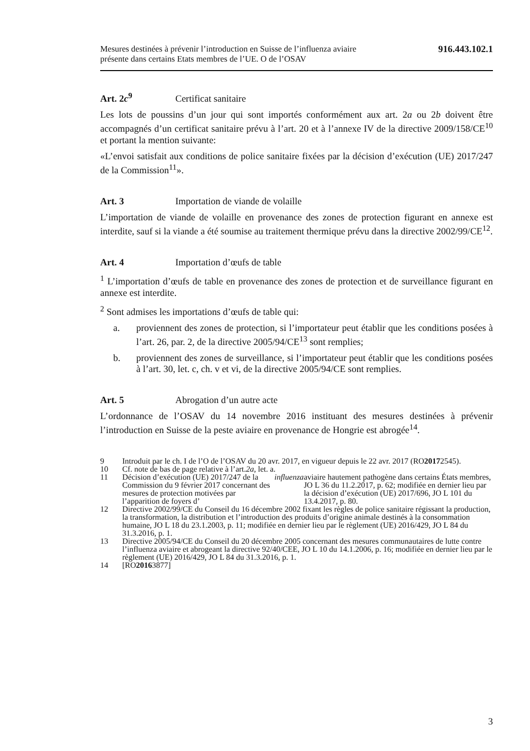Mesures destinées à prévenir l’introduction en Suisse de l’influenza aviaire
présente dans certains Etats membres de l’UE. O de l’OSAV
916.443.102.1
Art. 2c<sup>9</sup> Certificat sanitaire
Les lots de poussins d’un jour qui sont importés conformément aux art. 2a ou 2b doivent être accompagnés d’un certificat sanitaire prévu à l’art. 20 et à l’annexe IV de la directive 2009/158/CE<sup>10</sup> et portant la mention suivante:
«L’envoi satisfait aux conditions de police sanitaire fixées par la décision d’exécution (UE) 2017/247 de la Commission<sup>11</sup>».
Art. 3 Importation de viande de volaille
L’importation de viande de volaille en provenance des zones de protection figurant en annexe est interdite, sauf si la viande a été soumise au traitement thermique prévu dans la directive 2002/99/CE<sup>12</sup>.
Art. 4 Importation d’œufs de table
<sup>1</sup> L’importation d’œufs de table en provenance des zones de protection et de surveillance figurant en annexe est interdite.
<sup>2</sup> Sont admises les importations d’œufs de table qui:
a. proviennent des zones de protection, si l’importateur peut établir que les conditions posées à l’art. 26, par. 2, de la directive 2005/94/CE<sup>13</sup> sont remplies;
b. proviennent des zones de surveillance, si l’importateur peut établir que les conditions posées à l’art. 30, let. c, ch. v et vi, de la directive 2005/94/CE sont remplies.
Art. 5 Abrogation d’un autre acte
L’ordonnance de l’OSAV du 14 novembre 2016 instituant des mesures destinées à prévenir l’introduction en Suisse de la peste aviaire en provenance de Hongrie est abrogée<sup>14</sup>.
9 Introduit par le ch. I de l’O de l’OSAV du 20 avr. 2017, en vigueur depuis le 22 avr. 2017 (RO 2017 2545).
10 Cf. note de bas de page relative à l’art. 2a, let. a.
11 Décision d’exécution (UE) 2017/247 de la Commission du 9 février 2017 concernant des mesures de protection motivées par l’apparition de foyers d’ influenza aviaire hautement pathogène dans certains États membres, JO L 36 du 11.2.2017, p. 62; modifiée en dernier lieu par la décision d’exécution (UE) 2017/696, JO L 101 du 13.4.2017, p. 80.
12 Directive 2002/99/CE du Conseil du 16 décembre 2002 fixant les règles de police sanitaire régissant la production, la transformation, la distribution et l’introduction des produits d’origine animale destinés à la consommation humaine, JO L 18 du 23.1.2003, p. 11; modifiée en dernier lieu par le règlement (UE) 2016/429, JO L 84 du 31.3.2016, p. 1.
13 Directive 2005/94/CE du Conseil du 20 décembre 2005 concernant des mesures communautaires de lutte contre l’influenza aviaire et abrogeant la directive 92/40/CEE, JO L 10 du 14.1.2006, p. 16; modifiée en dernier lieu par le règlement (UE) 2016/429, JO L 84 du 31.3.2016, p. 1.
14 [RO 2016 3877]
3